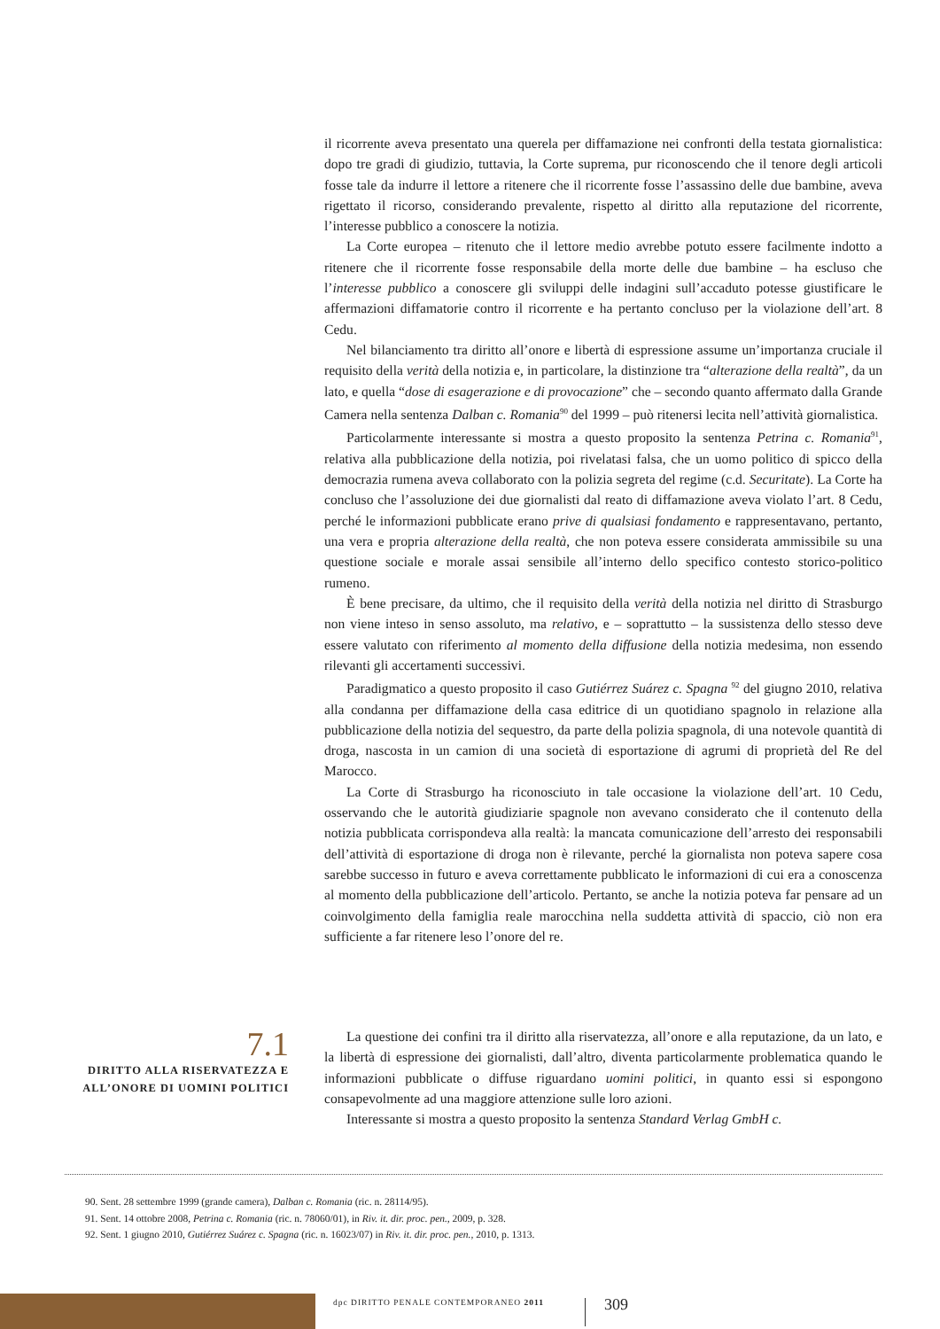il ricorrente aveva presentato una querela per diffamazione nei confronti della testata giornalistica: dopo tre gradi di giudizio, tuttavia, la Corte suprema, pur riconoscendo che il tenore degli articoli fosse tale da indurre il lettore a ritenere che il ricorrente fosse l’assassino delle due bambine, aveva rigettato il ricorso, considerando prevalente, rispetto al diritto alla reputazione del ricorrente, l’interesse pubblico a conoscere la notizia.
La Corte europea – ritenuto che il lettore medio avrebbe potuto essere facilmente indotto a ritenere che il ricorrente fosse responsabile della morte delle due bambine – ha escluso che l’interesse pubblico a conoscere gli sviluppi delle indagini sull’accaduto potesse giustificare le affermazioni diffamatorie contro il ricorrente e ha pertanto concluso per la violazione dell’art. 8 Cedu.
Nel bilanciamento tra diritto all’onore e libertà di espressione assume un’importanza cruciale il requisito della verità della notizia e, in particolare, la distinzione tra “alterazione della realtà”, da un lato, e quella “dose di esagerazione e di provocazione” che – secondo quanto affermato dalla Grande Camera nella sentenza Dalban c. Romania<sup>90</sup> del 1999 – può ritenersi lecita nell’attività giornalistica.
Particolarmente interessante si mostra a questo proposito la sentenza Petrina c. Romania<sup>91</sup>, relativa alla pubblicazione della notizia, poi rivelatasi falsa, che un uomo politico di spicco della democrazia rumena aveva collaborato con la polizia segreta del regime (c.d. Securitate). La Corte ha concluso che l’assoluzione dei due giornalisti dal reato di diffamazione aveva violato l’art. 8 Cedu, perché le informazioni pubblicate erano prive di qualsiasi fondamento e rappresentavano, pertanto, una vera e propria alterazione della realtà, che non poteva essere considerata ammissibile su una questione sociale e morale assai sensibile all’interno dello specifico contesto storico-politico rumeno.
È bene precisare, da ultimo, che il requisito della verità della notizia nel diritto di Strasburgo non viene inteso in senso assoluto, ma relativo, e – soprattutto – la sussistenza dello stesso deve essere valutato con riferimento al momento della diffusione della notizia medesima, non essendo rilevanti gli accertamenti successivi.
Paradigmatico a questo proposito il caso Gutiérrez Suárez c. Spagna <sup>92</sup> del giugno 2010, relativa alla condanna per diffamazione della casa editrice di un quotidiano spagnolo in relazione alla pubblicazione della notizia del sequestro, da parte della polizia spagnola, di una notevole quantità di droga, nascosta in un camion di una società di esportazione di agrumi di proprietà del Re del Marocco.
La Corte di Strasburgo ha riconosciuto in tale occasione la violazione dell’art. 10 Cedu, osservando che le autorità giudiziarie spagnole non avevano considerato che il contenuto della notizia pubblicata corrispondeva alla realtà: la mancata comunicazione dell’arresto dei responsabili dell’attività di esportazione di droga non è rilevante, perché la giornalista non poteva sapere cosa sarebbe successo in futuro e aveva correttamente pubblicato le informazioni di cui era a conoscenza al momento della pubblicazione dell’articolo. Pertanto, se anche la notizia poteva far pensare ad un coinvolgimento della famiglia reale marocchina nella suddetta attività di spaccio, ciò non era sufficiente a far ritenere leso l’onore del re.
7.1
DIRITTO ALLA RISERVATEZZA E ALL’ONORE DI UOMINI POLITICI
La questione dei confini tra il diritto alla riservatezza, all’onore e alla reputazione, da un lato, e la libertà di espressione dei giornalisti, dall’altro, diventa particolarmente problematica quando le informazioni pubblicate o diffuse riguardano uomini politici, in quanto essi si espongono consapevolmente ad una maggiore attenzione sulle loro azioni.
Interessante si mostra a questo proposito la sentenza Standard Verlag GmbH c.
90. Sent. 28 settembre 1999 (grande camera), Dalban c. Romania (ric. n. 28114/95).
91. Sent. 14 ottobre 2008, Petrina c. Romania (ric. n. 78060/01), in Riv. it. dir. proc. pen., 2009, p. 328.
92. Sent. 1 giugno 2010, Gutiérrez Suárez c. Spagna (ric. n. 16023/07) in Riv. it. dir. proc. pen., 2010, p. 1313.
dpc DIRITTO PENALE CONTEMPORANEO 2011
309